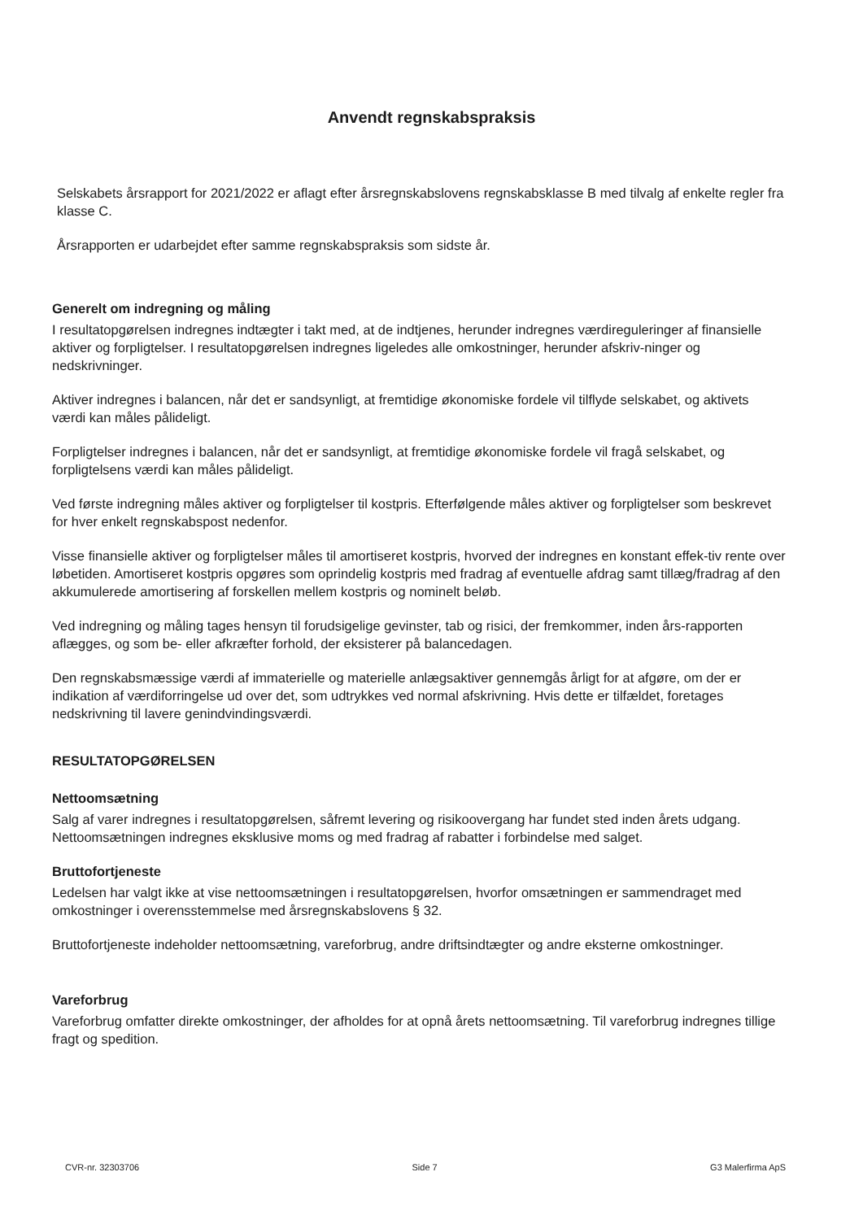Anvendt regnskabspraksis
Selskabets årsrapport for 2021/2022 er aflagt efter årsregnskabslovens regnskabsklasse B med tilvalg af enkelte regler fra klasse C.
Årsrapporten er udarbejdet efter samme regnskabspraksis som sidste år.
Generelt om indregning og måling
I resultatopgørelsen indregnes indtægter i takt med, at de indtjenes, herunder indregnes værdireguleringer af finansielle aktiver og forpligtelser. I resultatopgørelsen indregnes ligeledes alle omkostninger, herunder afskriv-ninger og nedskrivninger.
Aktiver indregnes i balancen, når det er sandsynligt, at fremtidige økonomiske fordele vil tilflyde selskabet, og aktivets værdi kan måles pålideligt.
Forpligtelser indregnes i balancen, når det er sandsynligt, at fremtidige økonomiske fordele vil fragå selskabet, og forpligtelsens værdi kan måles pålideligt.
Ved første indregning måles aktiver og forpligtelser til kostpris. Efterfølgende måles aktiver og forpligtelser som beskrevet for hver enkelt regnskabspost nedenfor.
Visse finansielle aktiver og forpligtelser måles til amortiseret kostpris, hvorved der indregnes en konstant effek-tiv rente over løbetiden. Amortiseret kostpris opgøres som oprindelig kostpris med fradrag af eventuelle afdrag samt tillæg/fradrag af den akkumulerede amortisering af forskellen mellem kostpris og nominelt beløb.
Ved indregning og måling tages hensyn til forudsigelige gevinster, tab og risici, der fremkommer, inden års-rapporten aflægges, og som be- eller afkræfter forhold, der eksisterer på balancedagen.
Den regnskabsmæssige værdi af immaterielle og materielle anlægsaktiver gennemgås årligt for at afgøre, om der er indikation af værdiforringelse ud over det, som udtrykkes ved normal afskrivning. Hvis dette er tilfældet, foretages nedskrivning til lavere genindvindingsværdi.
RESULTATOPGØRELSEN
Nettoomsætning
Salg af varer indregnes i resultatopgørelsen, såfremt levering og risikoovergang har fundet sted inden årets udgang. Nettoomsætningen indregnes eksklusive moms og med fradrag af rabatter i forbindelse med salget.
Bruttofortjeneste
Ledelsen har valgt ikke at vise nettoomsætningen i resultatopgørelsen, hvorfor omsætningen er sammendraget med omkostninger i overensstemmelse med årsregnskabslovens § 32.
Bruttofortjeneste indeholder nettoomsætning, vareforbrug, andre driftsindtægter og andre eksterne omkostninger.
Vareforbrug
Vareforbrug omfatter direkte omkostninger, der afholdes for at opnå årets nettoomsætning. Til vareforbrug indregnes tillige fragt og spedition.
CVR-nr. 32303706 Side 7 G3 Malerfirma ApS